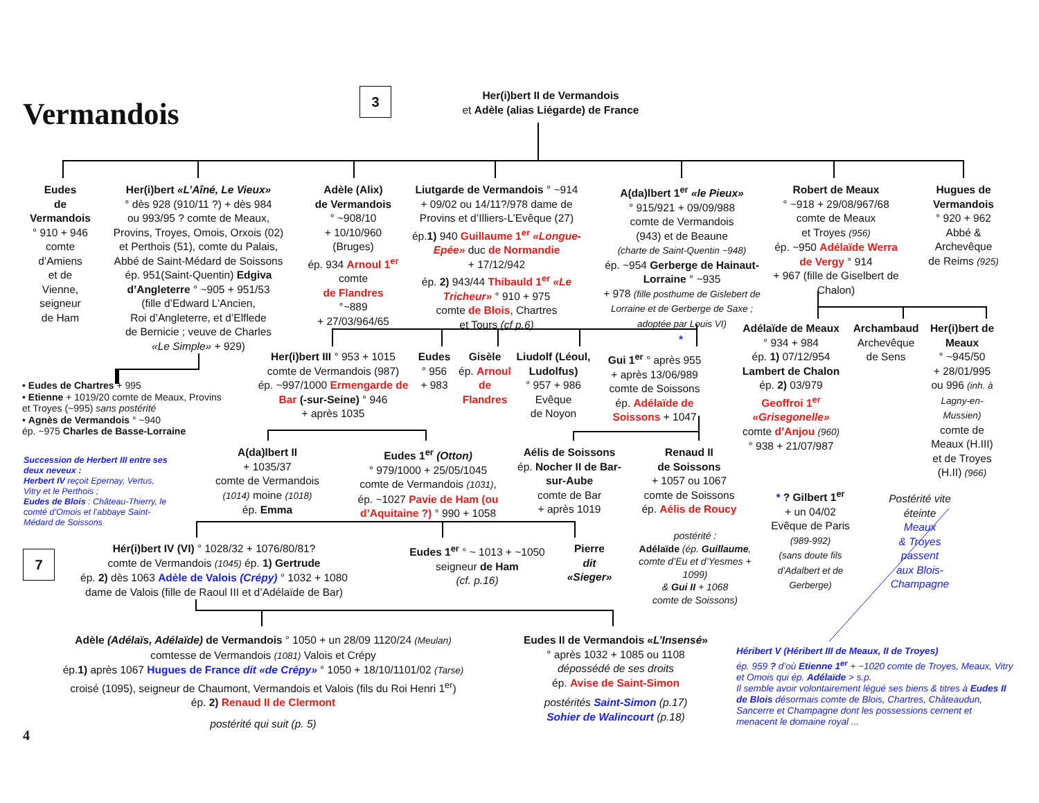Vermandois
3
Her(i)bert II de Vermandois
et Adèle (alias Liégarde) de France
Eudes
de
Vermandois
° 910 + 946
comte
d’Amiens
et de
Vienne,
seigneur
de Ham
Her(i)bert «L’Aîné, Le Vieux»
° dès 928 (910/11 ?) + dès 984
ou 993/95 ? comte de Meaux,
Provins, Troyes, Omois, Orxois (02)
et Perthois (51), comte du Palais,
Abbé de Saint-Médard de Soissons
ép. 951(Saint-Quentin) Edgiva d’Angleterre ° ~905 + 951/53
(fille d’Edward L’Ancien,
Roi d’Angleterre, et d’Elflede
de Bernicie ; veuve de Charles
«Le Simple» + 929)
Adèle (Alix)
de Vermandois
° ~908/10
+ 10/10/960
(Bruges)
ép. 934 Arnoul 1<sup>er</sup>
comte
de Flandres
°~889
+ 27/03/964/65
Liutgarde de Vermandois ° ~914
+ 09/02 ou 14/11?/978 dame de
Provins et d’Illiers-L’Evêque (27)
ép.1) 940 Guillaume 1<sup>er</sup> «Longue-Epée» duc de Normandie
+ 17/12/942
ép. 2) 943/44 Thibauld 1<sup>er</sup> «Le Tricheur» ° 910 + 975
comte de Blois, Chartres
et Tours (cf p.6)
A(da)lbert 1<sup>er</sup> «le Pieux»
° 915/921 + 09/09/988
comte de Vermandois
(943) et de Beaune
(charte de Saint-Quentin ~948)
ép. ~954 Gerberge de Hainaut-Lorraine ° ~935
+ 978 (fille posthume de Gislebert de Lorraine et de Gerberge de Saxe ; adoptée par Louis VI)
Robert de Meaux
° ~918 + 29/08/967/68
comte de Meaux
et Troyes (956)
ép. ~950 Adélaïde Werra de Vergy ° 914
+ 967 (fille de Giselbert de Chalon)
Hugues de Vermandois
° 920 + 962
Abbé &
Archevêque
de Reims (925)
• Eudes de Chartres + 995
• Etienne + 1019/20 comte de Meaux, Provins et Troyes (~995) sans postérité
• Agnès de Vermandois ° ~940
ép. ~975 Charles de Basse-Lorraine
Her(i)bert III ° 953 + 1015
comte de Vermandois (987)
ép. ~997/1000 Ermengarde de Bar (-sur-Seine) ° 946
+ après 1035
Eudes
° 956
+ 983
Gisèle
ép. Arnoul de Flandres
Liudolf (Léoul, Ludolfus)
° 957 + 986
Evêque
de Noyon
Gui 1<sup>er</sup> ° après 955
+ après 13/06/989
comte de Soissons
ép. Adélaïde de Soissons + 1047
*
Adélaïde de Meaux
° 934 + 984
ép. 1) 07/12/954
Lambert de Chalon
ép. 2) 03/979
Geoffroi 1<sup>er</sup> «Grisegonelle»
comte d’Anjou (960)
° 938 + 21/07/987
Archambaud
Archevêque
de Sens
Her(i)bert de Meaux
° ~945/50
+ 28/01/995
ou 996 (inh. à Lagny-en-Mussien)
comte de
Meaux (H.III)
et de Troyes
(H.II) (966)
Succession de Herbert III entre ses deux neveux :
Herbert IV reçoit Epernay, Vertus, Vitry et le Perthois ;
Eudes de Blois : Château-Thierry, le comté d’Omois et l’abbaye Saint-Médard de Soissons
A(da)lbert II
+ 1035/37
comte de Vermandois
(1014) moine (1018)
ép. Emma
Eudes 1<sup>er</sup> (Otton)
° 979/1000 + 25/05/1045
comte de Vermandois (1031),
ép. ~1027 Pavie de Ham (ou d’Aquitaine ?) ° 990 + 1058
Aélis de Soissons
ép. Nocher II de Bar-sur-Aube
comte de Bar
+ après 1019
Renaud II
de Soissons
+ 1057 ou 1067
comte de Soissons
ép. Aélis de Roucy
* ? Gilbert 1<sup>er</sup>
+ un 04/02
Evêque de Paris
(989-992)
(sans doute fils d’Adalbert et de Gerberge)
Postérité vite éteinte
Meaux
& Troyes
passent
aux Blois-Champagne
7
Hér(i)bert IV (VI) ° 1028/32 + 1076/80/81?
comte de Vermandois (1045) ép. 1) Gertrude
ép. 2) dès 1063 Adèle de Valois (Crépy) ° 1032 + 1080
dame de Valois (fille de Raoul III et d’Adélaïde de Bar)
Eudes 1<sup>er</sup> ° ~ 1013 + ~1050
seigneur de Ham
(cf. p.16)
Pierre
dit
«Sieger»
postérité :
Adélaïde (ép. Guillaume, comte d’Eu et d’Yesmes + 1099)
& Gui II + 1068
comte de Soissons)
Adèle (Adélaïs, Adélaïde) de Vermandois ° 1050 + un 28/09 1120/24 (Meulan)
comtesse de Vermandois (1081) Valois et Crépy
ép.1) après 1067 Hugues de France dit «de Crépy» ° 1050 + 18/10/1101/02 (Tarse)
croisé (1095), seigneur de Chaumont, Vermandois et Valois (fils du Roi Henri 1<sup>er</sup>)
ép. 2) Renaud II de Clermont
postérité qui suit (p. 5)
Eudes II de Vermandois «L’Insensé»
° après 1032 + 1085 ou 1108
dépossédé de ses droits
ép. Avise de Saint-Simon
postérités Saint-Simon (p.17)
Sohier de Walincourt (p.18)
Héribert V (Héribert III de Meaux, II de Troyes)
ép. 959 ? d’où Etienne 1<sup>er</sup> + ~1020 comte de Troyes, Meaux, Vitry et Omois qui ép. Adélaïde > s.p.
Il semble avoir volontairement légué ses biens & titres à Eudes II de Blois désormais comte de Blois, Chartres, Châteaudun, Sancerre et Champagne dont les possessions cernent et menacent le domaine royal ...
4